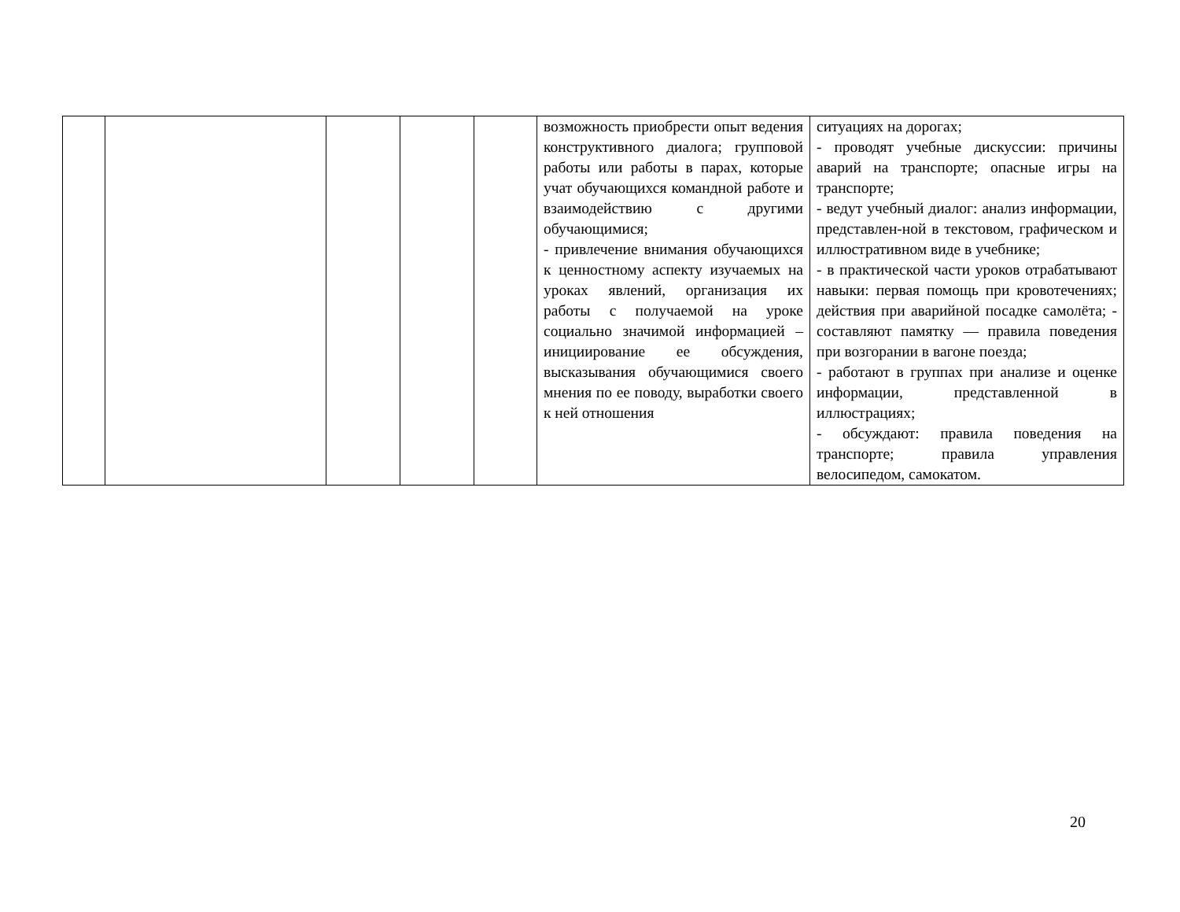| | | | | | возможность приобрести опыт ведения конструктивного диалога; групповой работы или работы в парах, которые учат обучающихся командной работе и взаимодействию с другими обучающимися; - привлечение внимания обучающихся к ценностному аспекту изучаемых на уроках явлений, организация их работы с получаемой на уроке социально значимой информацией – инициирование ее обсуждения, высказывания обучающимися своего мнения по ее поводу, выработки своего к ней отношения | ситуациях на дорогах; - проводят учебные дискуссии: причины аварий на транспорте; опасные игры на транспорте; - ведут учебный диалог: анализ информации, представлен-ной в текстовом, графическом и иллюстративном виде в учебнике; - в практической части уроков отрабатывают навыки: первая помощь при кровотечениях; действия при аварийной посадке самолёта; - составляют памятку — правила поведения при возгорании в вагоне поезда; - работают в группах при анализе и оценке информации, представленной в иллюстрациях; - обсуждают: правила поведения на транспорте; правила управления велосипедом, самокатом. |
20